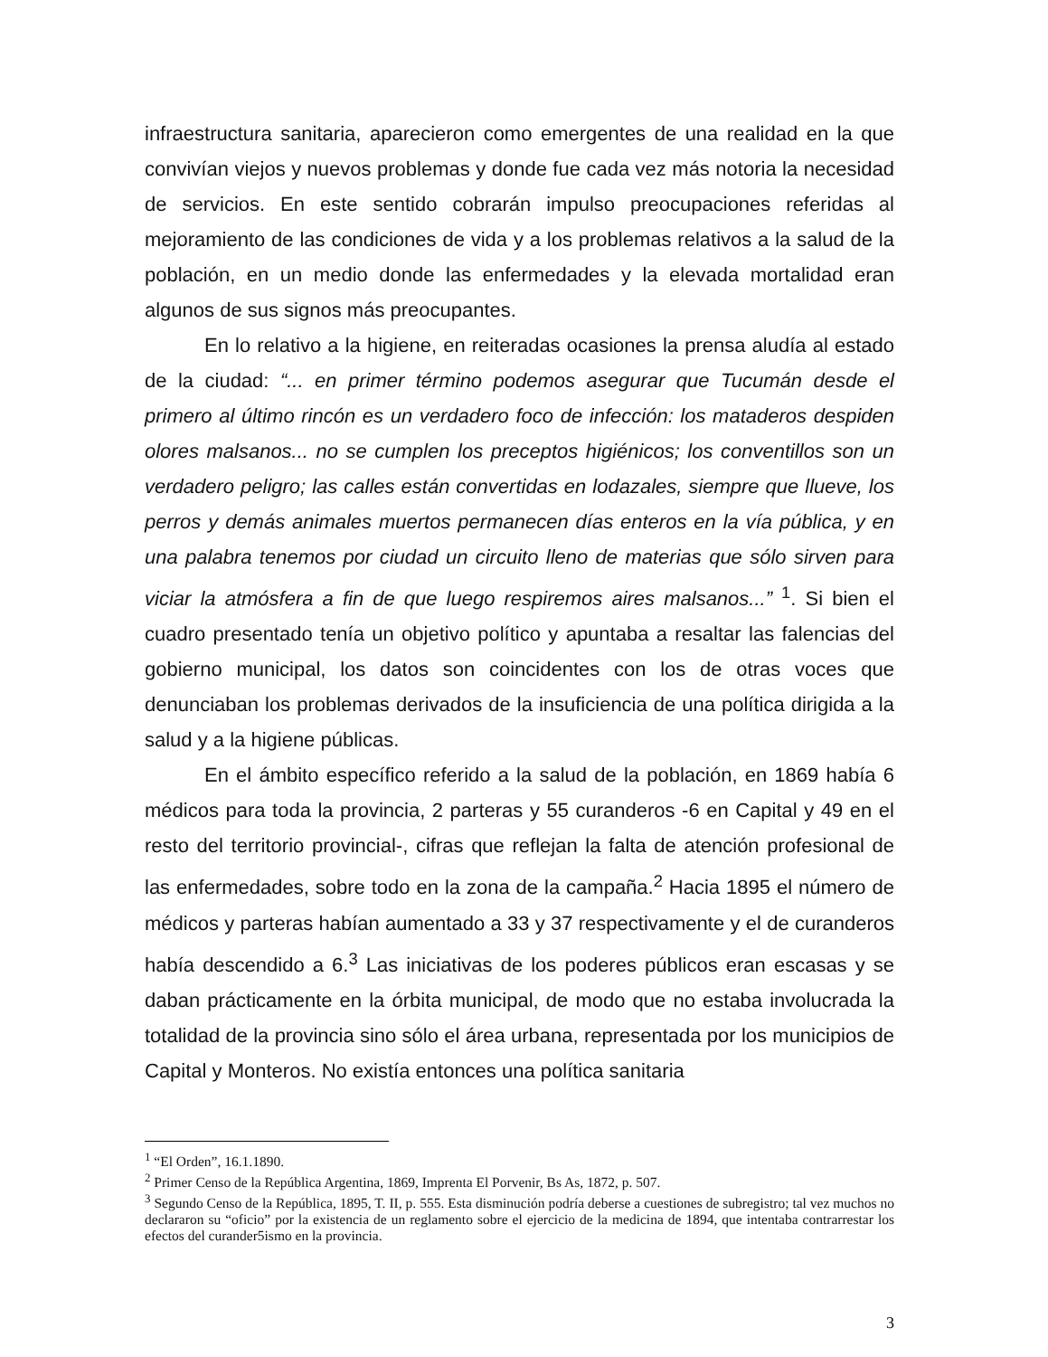infraestructura sanitaria, aparecieron como emergentes de una realidad en la que convivían viejos y nuevos problemas y donde fue cada vez más notoria la necesidad de servicios. En este sentido cobrarán impulso preocupaciones referidas al mejoramiento de las condiciones de vida y a los problemas relativos a la salud de la población, en un medio donde las enfermedades y la elevada mortalidad eran algunos de sus signos más preocupantes.
En lo relativo a la higiene, en reiteradas ocasiones la prensa aludía al estado de la ciudad: “... en primer término podemos asegurar que Tucumán desde el primero al último rincón es un verdadero foco de infección: los mataderos despiden olores malsanos... no se cumplen los preceptos higiénicos; los conventillos son un verdadero peligro; las calles están convertidas en lodazales, siempre que llueve, los perros y demás animales muertos permanecen días enteros en la vía pública, y en una palabra tenemos por ciudad un circuito lleno de materias que sólo sirven para viciar la atmósfera a fin de que luego respiremos aires malsanos...” <sup>1</sup>. Si bien el cuadro presentado tenía un objetivo político y apuntaba a resaltar las falencias del gobierno municipal, los datos son coincidentes con los de otras voces que denunciaban los problemas derivados de la insuficiencia de una política dirigida a la salud y a la higiene públicas.
En el ámbito específico referido a la salud de la población, en 1869 había 6 médicos para toda la provincia, 2 parteras y 55 curanderos -6 en Capital y 49 en el resto del territorio provincial-, cifras que reflejan la falta de atención profesional de las enfermedades, sobre todo en la zona de la campaña.<sup>2</sup> Hacia 1895 el número de médicos y parteras habían aumentado a 33 y 37 respectivamente y el de curanderos había descendido a 6.<sup>3</sup> Las iniciativas de los poderes públicos eran escasas y se daban prácticamente en la órbita municipal, de modo que no estaba involucrada la totalidad de la provincia sino sólo el área urbana, representada por los municipios de Capital y Monteros. No existía entonces una política sanitaria
<sup>1</sup> “El Orden”, 16.1.1890.
<sup>2</sup> Primer Censo de la República Argentina, 1869, Imprenta El Porvenir, Bs As, 1872, p. 507.
<sup>3</sup> Segundo Censo de la República, 1895, T. II, p. 555. Esta disminución podría deberse a cuestiones de subregistro; tal vez muchos no declararon su “oficio” por la existencia de un reglamento sobre el ejercicio de la medicina de 1894, que intentaba contrarrestar los efectos del curander5ismo en la provincia.
3